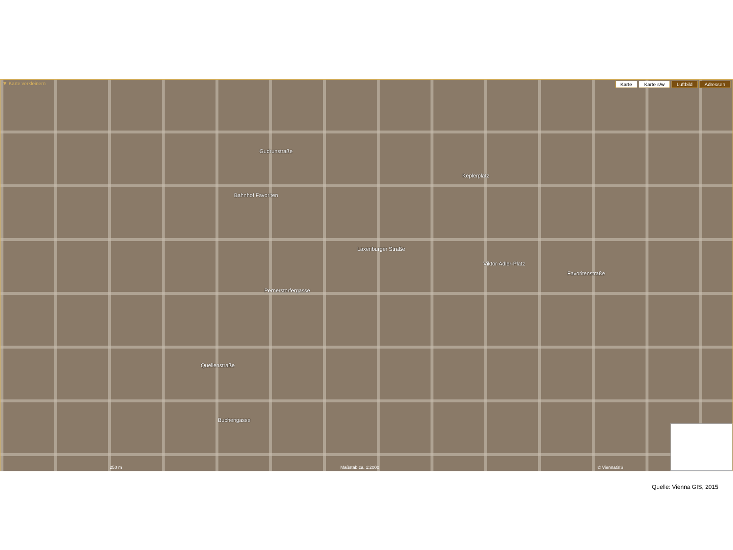▼ Karte verkleinern Karte Karte s/w Luftbild Adressen
Gudrunstraße
Keplerplatz
Viktor-Adler-Platz
Laxenburger Straße
Quellenstraße
Pernerstorfergasse
Bahnhof Favoriten
Favoritenstraße
Buchengasse
250 m Maßstab ca. 1:2000 © ViennaGIS
Quelle: Vienna GIS, 2015